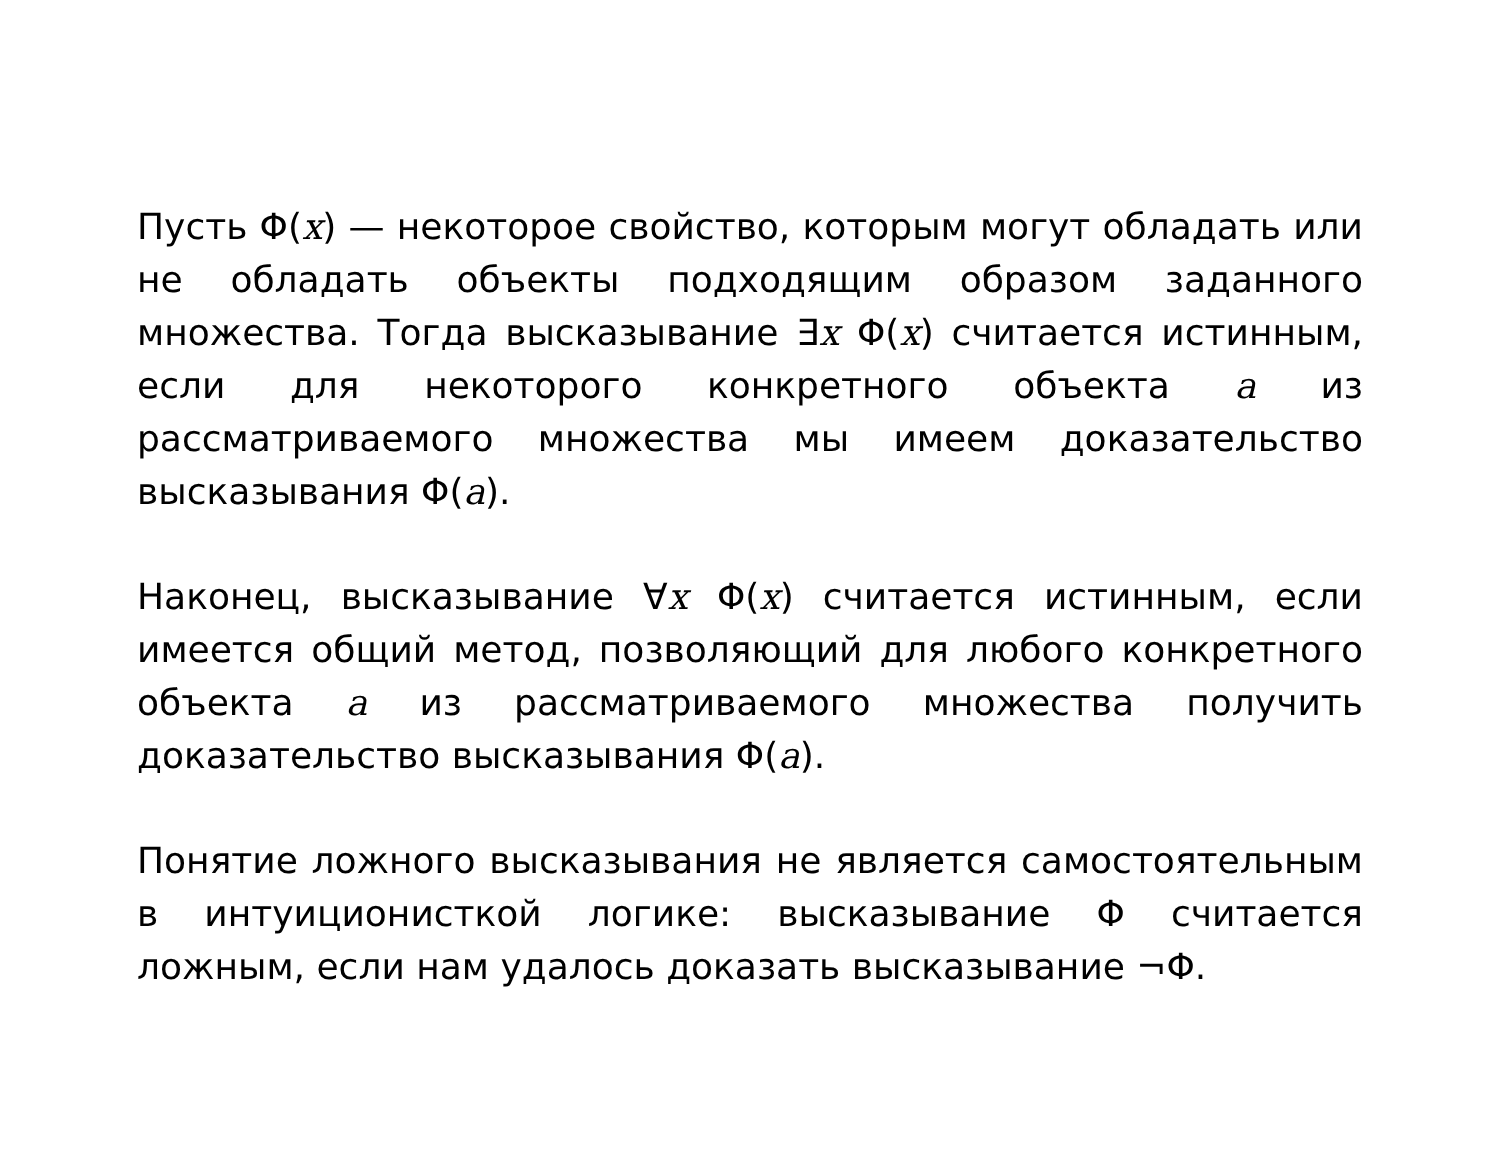Пусть Φ(x) — некоторое свойство, которым могут обладать или не обладать объекты подходящим образом заданного множества. Тогда высказывание ∃x Φ(x) считается истинным, если для некоторого конкретного объекта a из рассматриваемого множества мы имеем доказательство высказывания Φ(a).
Наконец, высказывание ∀x Φ(x) считается истинным, если имеется общий метод, позволяющий для любого конкретного объекта a из рассматриваемого множества получить доказательство высказывания Φ(a).
Понятие ложного высказывания не является самостоятельным в интуиционисткой логике: высказывание Φ считается ложным, если нам удалось доказать высказывание ¬Φ.